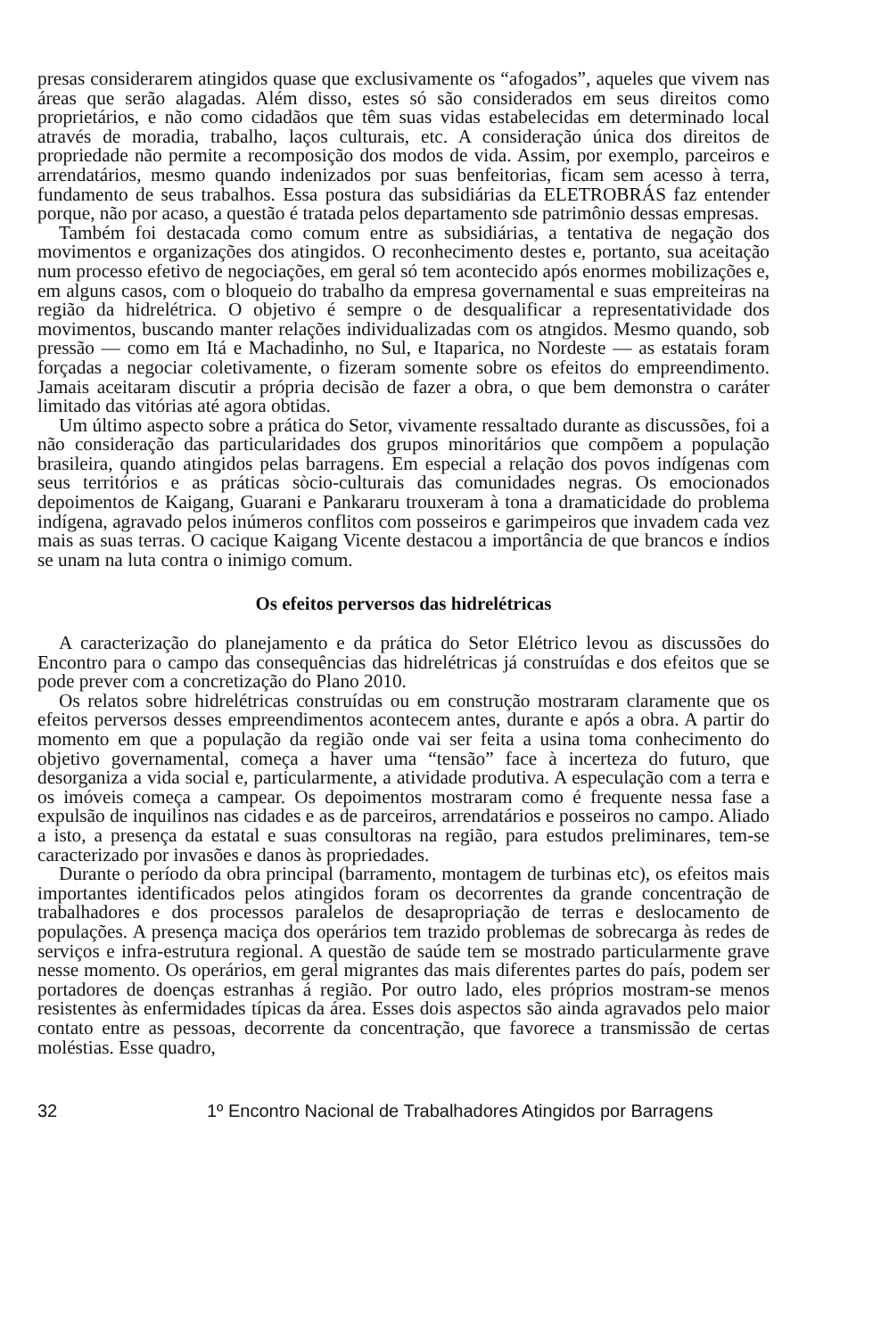presas considerarem atingidos quase que exclusivamente os “afogados”, aqueles que vivem nas áreas que serão alagadas. Além disso, estes só são considerados em seus direitos como proprietários, e não como cidadãos que têm suas vidas estabelecidas em determinado local através de moradia, trabalho, laços culturais, etc. A consideração única dos direitos de propriedade não permite a recomposição dos modos de vida. Assim, por exemplo, parceiros e arrendatários, mesmo quando indenizados por suas benfeitorias, ficam sem acesso à terra, fundamento de seus trabalhos. Essa postura das subsidiárias da ELETROBRÁS faz entender porque, não por acaso, a questão é tratada pelos departamento sde patrimônio dessas empresas.
Também foi destacada como comum entre as subsidiárias, a tentativa de negação dos movimentos e organizações dos atingidos. O reconhecimento destes e, portanto, sua aceitação num processo efetivo de negociações, em geral só tem acontecido após enormes mobilizações e, em alguns casos, com o bloqueio do trabalho da empresa governamental e suas empreiteiras na região da hidrelétrica. O objetivo é sempre o de desqualificar a representatividade dos movimentos, buscando manter relações individualizadas com os atngidos. Mesmo quando, sob pressão — como em Itá e Machadinho, no Sul, e Itaparica, no Nordeste — as estatais foram forçadas a negociar coletivamente, o fizeram somente sobre os efeitos do empreendimento. Jamais aceitaram discutir a própria decisão de fazer a obra, o que bem demonstra o caráter limitado das vitórias até agora obtidas.
Um último aspecto sobre a prática do Setor, vivamente ressaltado durante as discussões, foi a não consideração das particularidades dos grupos minoritários que compõem a população brasileira, quando atingidos pelas barragens. Em especial a relação dos povos indígenas com seus territórios e as práticas sòcio-culturais das comunidades negras. Os emocionados depoimentos de Kaigang, Guarani e Pankararu trouxeram à tona a dramaticidade do problema indígena, agravado pelos inúmeros conflitos com posseiros e garimpeiros que invadem cada vez mais as suas terras. O cacique Kaigang Vicente destacou a importância de que brancos e índios se unam na luta contra o inimigo comum.
Os efeitos perversos das hidrelétricas
A caracterização do planejamento e da prática do Setor Elétrico levou as discussões do Encontro para o campo das consequências das hidrelétricas já construídas e dos efeitos que se pode prever com a concretização do Plano 2010.
Os relatos sobre hidrelétricas construídas ou em construção mostraram claramente que os efeitos perversos desses empreendimentos acontecem antes, durante e após a obra. A partir do momento em que a população da região onde vai ser feita a usina toma conhecimento do objetivo governamental, começa a haver uma “tensão” face à incerteza do futuro, que desorganiza a vida social e, particularmente, a atividade produtiva. A especulação com a terra e os imóveis começa a campear. Os depoimentos mostraram como é frequente nessa fase a expulsão de inquilinos nas cidades e as de parceiros, arrendatários e posseiros no campo. Aliado a isto, a presença da estatal e suas consultoras na região, para estudos preliminares, tem-se caracterizado por invasões e danos às propriedades.
Durante o período da obra principal (barramento, montagem de turbinas etc), os efeitos mais importantes identificados pelos atingidos foram os decorrentes da grande concentração de trabalhadores e dos processos paralelos de desapropriação de terras e deslocamento de populações. A presença maciça dos operários tem trazido problemas de sobrecarga às redes de serviços e infra-estrutura regional. A questão de saúde tem se mostrado particularmente grave nesse momento. Os operários, em geral migrantes das mais diferentes partes do país, podem ser portadores de doenças estranhas á região. Por outro lado, eles próprios mostram-se menos resistentes às enfermidades típicas da área. Esses dois aspectos são ainda agravados pelo maior contato entre as pessoas, decorrente da concentração, que favorece a transmissão de certas moléstias. Esse quadro,
32 1º Encontro Nacional de Trabalhadores Atingidos por Barragens